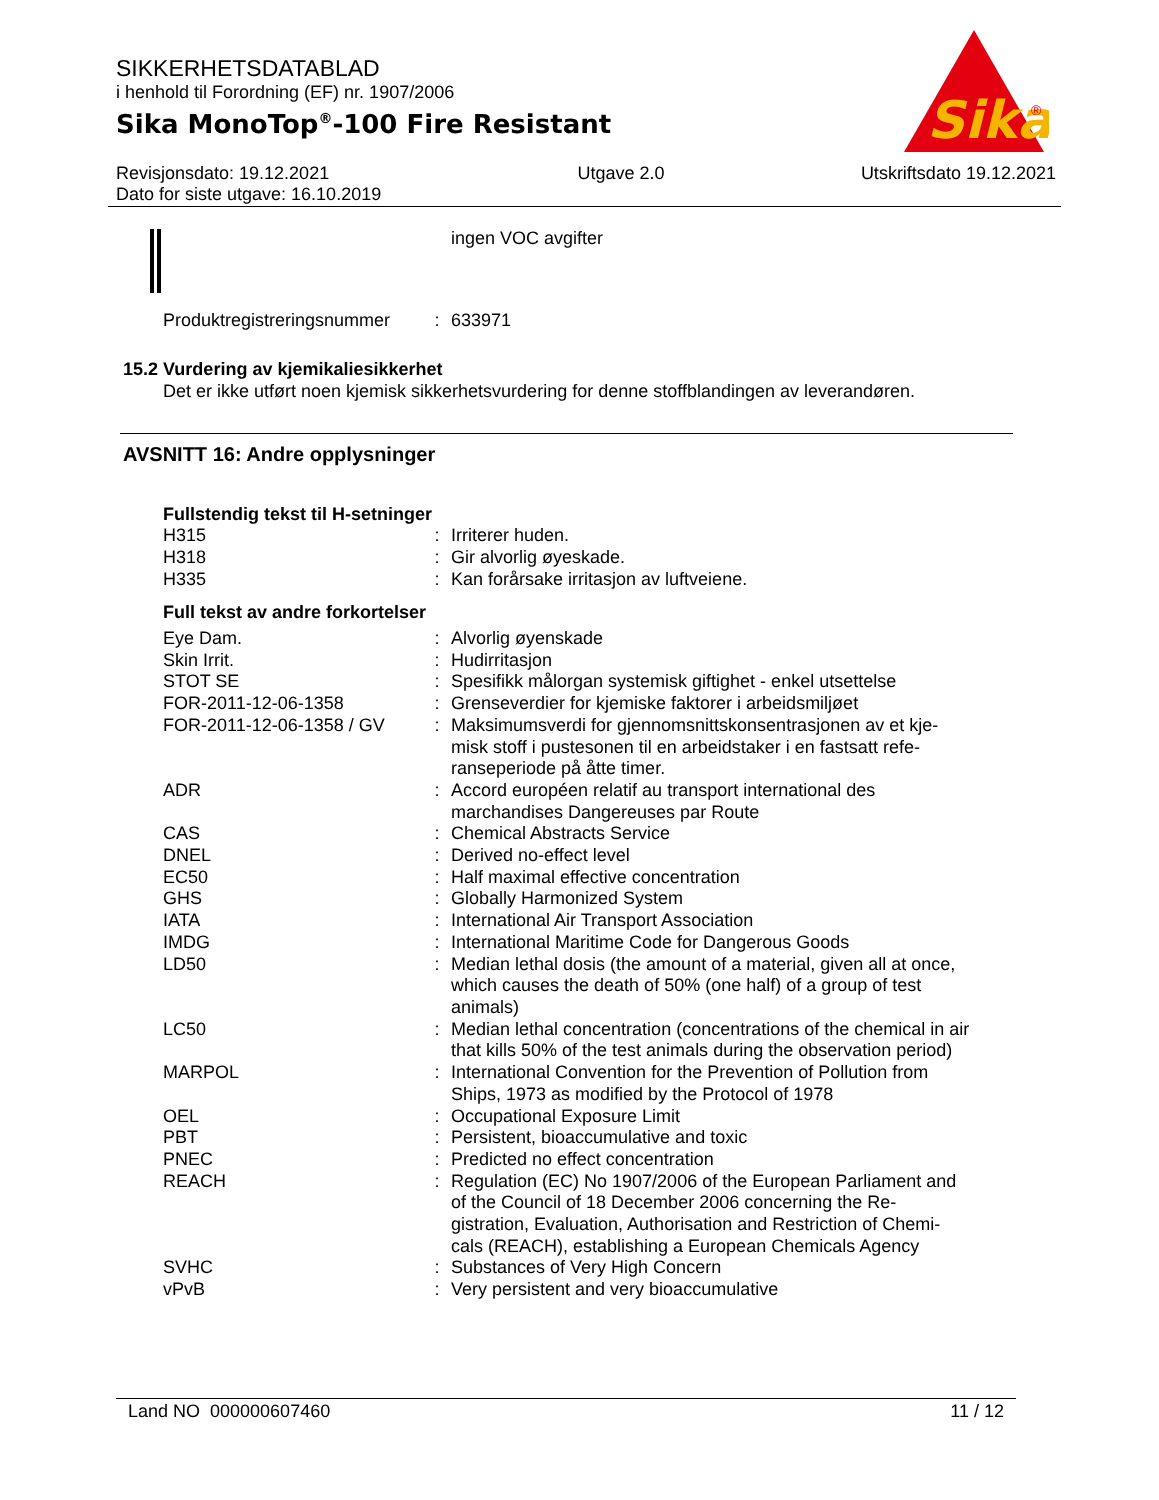SIKKERHETSDATABLAD
i henhold til Forordning (EF) nr. 1907/2006
Sika MonoTop<sup>®</sup>-100 Fire Resistant
Sika
®
Revisjonsdato: 19.12.2021
Dato for siste utgave: 16.10.2019
Utgave 2.0 Utskriftsdato 19.12.2021
ingen VOC avgifter
| Produktregistreringsnummer | : | 633971 |
15.2 Vurdering av kjemikaliesikkerhet
Det er ikke utført noen kjemisk sikkerhetsvurdering for denne stoffblandingen av leverandøren.
AVSNITT 16: Andre opplysninger
Fullstendig tekst til H-setninger
| H315 | : | Irriterer huden. |
| H318 | : | Gir alvorlig øyeskade. |
| H335 | : | Kan forårsake irritasjon av luftveiene. |
Full tekst av andre forkortelser
| Eye Dam. | : | Alvorlig øyenskade |
| Skin Irrit. | : | Hudirritasjon |
| STOT SE | : | Spesifikk målorgan systemisk giftighet - enkel utsettelse |
| FOR-2011-12-06-1358 | : | Grenseverdier for kjemiske faktorer i arbeidsmiljøet |
| FOR-2011-12-06-1358 / GV | : | Maksimumsverdi for gjennomsnittskonsentrasjonen av et kje-misk stoff i pustesonen til en arbeidstaker i en fastsatt refe-ranseperiode på åtte timer. |
| ADR | : | Accord européen relatif au transport international des marchandises Dangereuses par Route |
| CAS | : | Chemical Abstracts Service |
| DNEL | : | Derived no-effect level |
| EC50 | : | Half maximal effective concentration |
| GHS | : | Globally Harmonized System |
| IATA | : | International Air Transport Association |
| IMDG | : | International Maritime Code for Dangerous Goods |
| LD50 | : | Median lethal dosis (the amount of a material, given all at once, which causes the death of 50% (one half) of a group of test animals) |
| LC50 | : | Median lethal concentration (concentrations of the chemical in air that kills 50% of the test animals during the observation period) |
| MARPOL | : | International Convention for the Prevention of Pollution from Ships, 1973 as modified by the Protocol of 1978 |
| OEL | : | Occupational Exposure Limit |
| PBT | : | Persistent, bioaccumulative and toxic |
| PNEC | : | Predicted no effect concentration |
| REACH | : | Regulation (EC) No 1907/2006 of the European Parliament and of the Council of 18 December 2006 concerning the Re-gistration, Evaluation, Authorisation and Restriction of Chemi-cals (REACH), establishing a European Chemicals Agency |
| SVHC | : | Substances of Very High Concern |
| vPvB | : | Very persistent and very bioaccumulative |
Land NO 000000607460 11 / 12